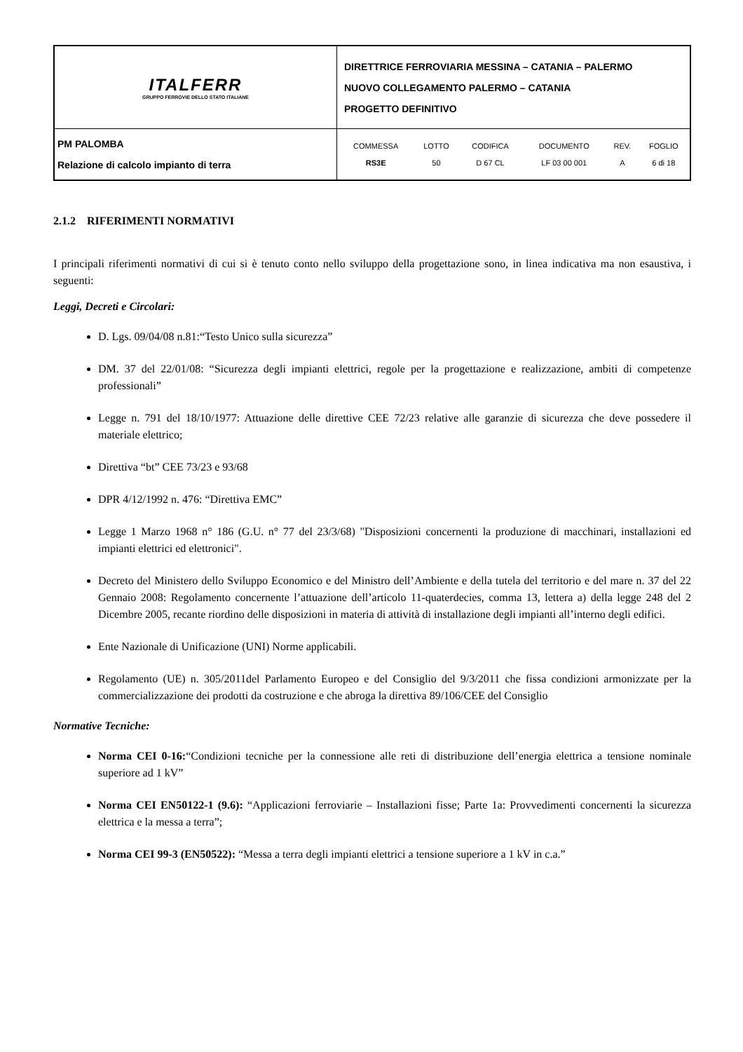| ITALFERR GRUPPO FERROVIE DELLO STATO ITALIANE | DIRETTRICE FERROVIARIA MESSINA – CATANIA – PALERMO NUOVO COLLEGAMENTO PALERMO – CATANIA PROGETTO DEFINITIVO |
| PM PALOMBA Relazione di calcolo impianto di terra | / COMMESSA / LOTTO / CODIFICA / DOCUMENTO / REV. / FOGLIO / / RS3E / 50 / D 67 CL / LF 03 00 001 / A / 6 di 18 / |
2.1.2 RIFERIMENTI NORMATIVI
I principali riferimenti normativi di cui si è tenuto conto nello sviluppo della progettazione sono, in linea indicativa ma non esaustiva, i seguenti:
Leggi, Decreti e Circolari:
D. Lgs. 09/04/08 n.81:“Testo Unico sulla sicurezza”
DM. 37 del 22/01/08: “Sicurezza degli impianti elettrici, regole per la progettazione e realizzazione, ambiti di competenze professionali”
Legge n. 791 del 18/10/1977: Attuazione delle direttive CEE 72/23 relative alle garanzie di sicurezza che deve possedere il materiale elettrico;
Direttiva “bt” CEE 73/23 e 93/68
DPR 4/12/1992 n. 476: “Direttiva EMC”
Legge 1 Marzo 1968 n° 186 (G.U. n° 77 del 23/3/68) "Disposizioni concernenti la produzione di macchinari, installazioni ed impianti elettrici ed elettronici".
Decreto del Ministero dello Sviluppo Economico e del Ministro dell’Ambiente e della tutela del territorio e del mare n. 37 del 22 Gennaio 2008: Regolamento concernente l’attuazione dell’articolo 11-quaterdecies, comma 13, lettera a) della legge 248 del 2 Dicembre 2005, recante riordino delle disposizioni in materia di attività di installazione degli impianti all’interno degli edifici.
Ente Nazionale di Unificazione (UNI) Norme applicabili.
Regolamento (UE) n. 305/2011del Parlamento Europeo e del Consiglio del 9/3/2011 che fissa condizioni armonizzate per la commercializzazione dei prodotti da costruzione e che abroga la direttiva 89/106/CEE del Consiglio
Normative Tecniche:
Norma CEI 0-16:“Condizioni tecniche per la connessione alle reti di distribuzione dell’energia elettrica a tensione nominale superiore ad 1 kV”
Norma CEI EN50122-1 (9.6): “Applicazioni ferroviarie – Installazioni fisse; Parte 1a: Provvedimenti concernenti la sicurezza elettrica e la messa a terra”;
Norma CEI 99-3 (EN50522): “Messa a terra degli impianti elettrici a tensione superiore a 1 kV in c.a.”